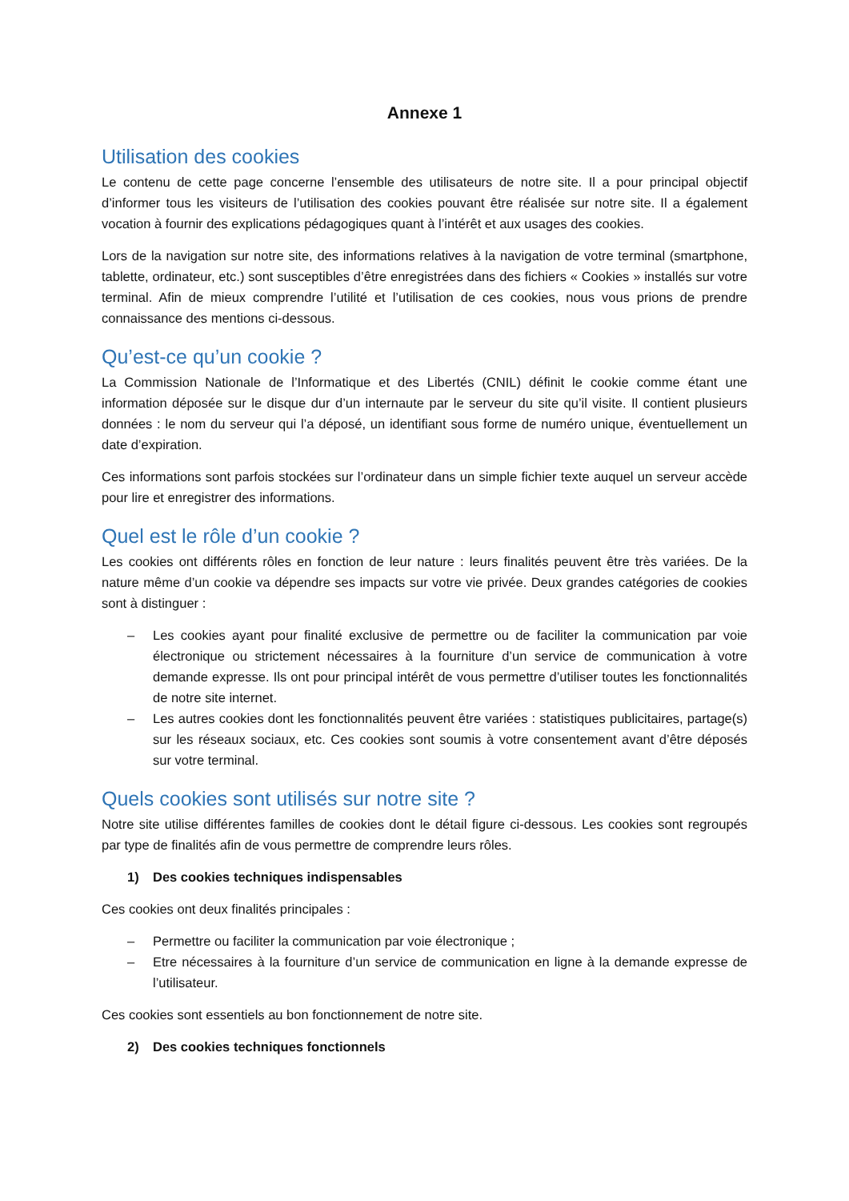Annexe 1
Utilisation des cookies
Le contenu de cette page concerne l’ensemble des utilisateurs de notre site. Il a pour principal objectif d’informer tous les visiteurs de l’utilisation des cookies pouvant être réalisée sur notre site. Il a également vocation à fournir des explications pédagogiques quant à l’intérêt et aux usages des cookies.
Lors de la navigation sur notre site, des informations relatives à la navigation de votre terminal (smartphone, tablette, ordinateur, etc.) sont susceptibles d’être enregistrées dans des fichiers « Cookies » installés sur votre terminal. Afin de mieux comprendre l’utilité et l’utilisation de ces cookies, nous vous prions de prendre connaissance des mentions ci-dessous.
Qu’est-ce qu’un cookie ?
La Commission Nationale de l’Informatique et des Libertés (CNIL) définit le cookie comme étant une information déposée sur le disque dur d’un internaute par le serveur du site qu’il visite. Il contient plusieurs données : le nom du serveur qui l’a déposé, un identifiant sous forme de numéro unique, éventuellement un date d’expiration.
Ces informations sont parfois stockées sur l’ordinateur dans un simple fichier texte auquel un serveur accède pour lire et enregistrer des informations.
Quel est le rôle d’un cookie ?
Les cookies ont différents rôles en fonction de leur nature : leurs finalités peuvent être très variées. De la nature même d’un cookie va dépendre ses impacts sur votre vie privée. Deux grandes catégories de cookies sont à distinguer :
– Les cookies ayant pour finalité exclusive de permettre ou de faciliter la communication par voie électronique ou strictement nécessaires à la fourniture d’un service de communication à votre demande expresse. Ils ont pour principal intérêt de vous permettre d’utiliser toutes les fonctionnalités de notre site internet.
– Les autres cookies dont les fonctionnalités peuvent être variées : statistiques publicitaires, partage(s) sur les réseaux sociaux, etc. Ces cookies sont soumis à votre consentement avant d’être déposés sur votre terminal.
Quels cookies sont utilisés sur notre site ?
Notre site utilise différentes familles de cookies dont le détail figure ci-dessous. Les cookies sont regroupés par type de finalités afin de vous permettre de comprendre leurs rôles.
1) Des cookies techniques indispensables
Ces cookies ont deux finalités principales :
– Permettre ou faciliter la communication par voie électronique ;
– Etre nécessaires à la fourniture d’un service de communication en ligne à la demande expresse de l’utilisateur.
Ces cookies sont essentiels au bon fonctionnement de notre site.
2) Des cookies techniques fonctionnels